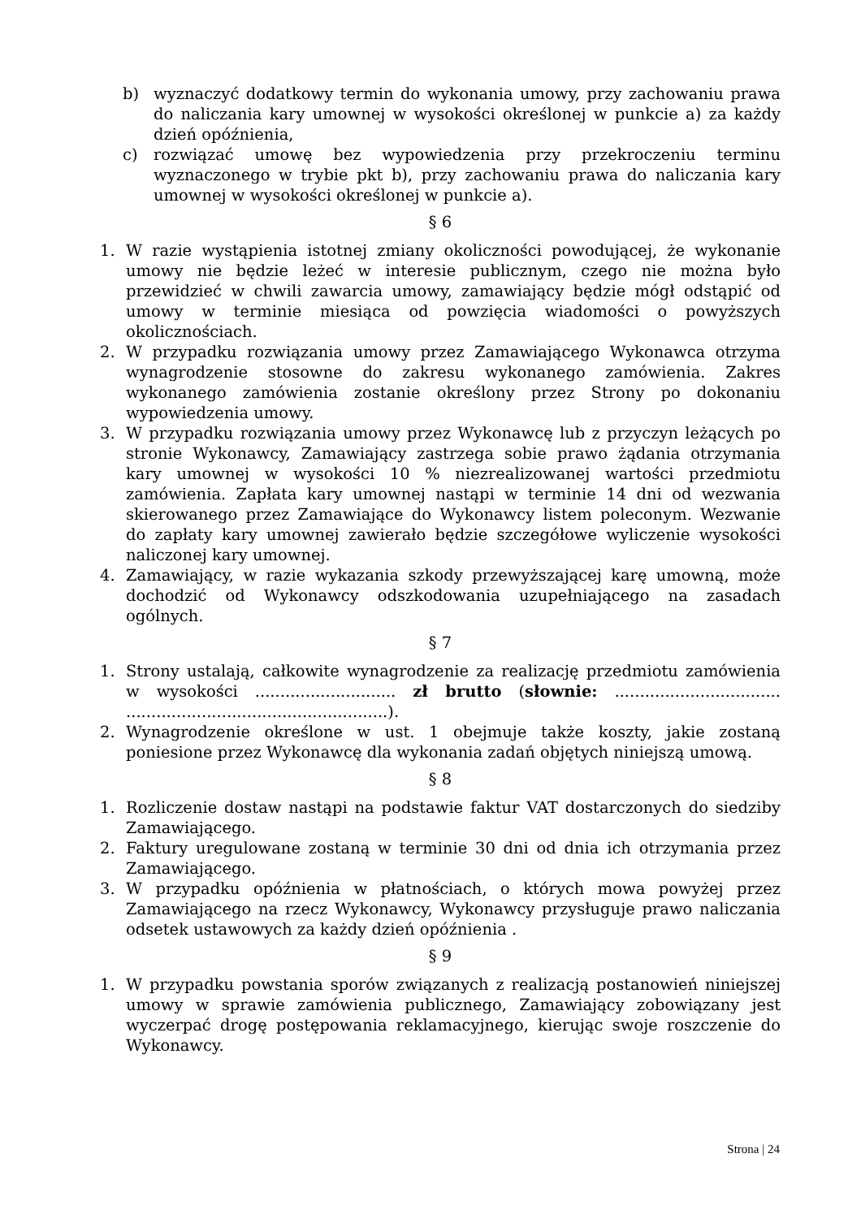b) wyznaczyć dodatkowy termin do wykonania umowy, przy zachowaniu prawa do naliczania kary umownej w wysokości określonej w punkcie a) za każdy dzień opóźnienia,
c) rozwiązać umowę bez wypowiedzenia przy przekroczeniu terminu wyznaczonego w trybie pkt b), przy zachowaniu prawa do naliczania kary umownej w wysokości określonej w punkcie a).
§ 6
1. W razie wystąpienia istotnej zmiany okoliczności powodującej, że wykonanie umowy nie będzie leżeć w interesie publicznym, czego nie można było przewidzieć w chwili zawarcia umowy, zamawiający będzie mógł odstąpić od umowy w terminie miesiąca od powzięcia wiadomości o powyższych okolicznościach.
2. W przypadku rozwiązania umowy przez Zamawiającego Wykonawca otrzyma wynagrodzenie stosowne do zakresu wykonanego zamówienia. Zakres wykonanego zamówienia zostanie określony przez Strony po dokonaniu wypowiedzenia umowy.
3. W przypadku rozwiązania umowy przez Wykonawcę lub z przyczyn leżących po stronie Wykonawcy, Zamawiający zastrzega sobie prawo żądania otrzymania kary umownej w wysokości 10 % niezrealizowanej wartości przedmiotu zamówienia. Zapłata kary umownej nastąpi w terminie 14 dni od wezwania skierowanego przez Zamawiające do Wykonawcy listem poleconym. Wezwanie do zapłaty kary umownej zawierało będzie szczegółowe wyliczenie wysokości naliczonej kary umownej.
4. Zamawiający, w razie wykazania szkody przewyższającej karę umowną, może dochodzić od Wykonawcy odszkodowania uzupełniającego na zasadach ogólnych.
§ 7
1. Strony ustalają, całkowite wynagrodzenie za realizację przedmiotu zamówienia w wysokości ............................ zł brutto (słownie: ................................. ....................................................).
2. Wynagrodzenie określone w ust. 1 obejmuje także koszty, jakie zostaną poniesione przez Wykonawcę dla wykonania zadań objętych niniejszą umową.
§ 8
1. Rozliczenie dostaw nastąpi na podstawie faktur VAT dostarczonych do siedziby Zamawiającego.
2. Faktury uregulowane zostaną w terminie 30 dni od dnia ich otrzymania przez Zamawiającego.
3. W przypadku opóźnienia w płatnościach, o których mowa powyżej przez Zamawiającego na rzecz Wykonawcy, Wykonawcy przysługuje prawo naliczania odsetek ustawowych za każdy dzień opóźnienia .
§ 9
1. W przypadku powstania sporów związanych z realizacją postanowień niniejszej umowy w sprawie zamówienia publicznego, Zamawiający zobowiązany jest wyczerpać drogę postępowania reklamacyjnego, kierując swoje roszczenie do Wykonawcy.
Strona | 24